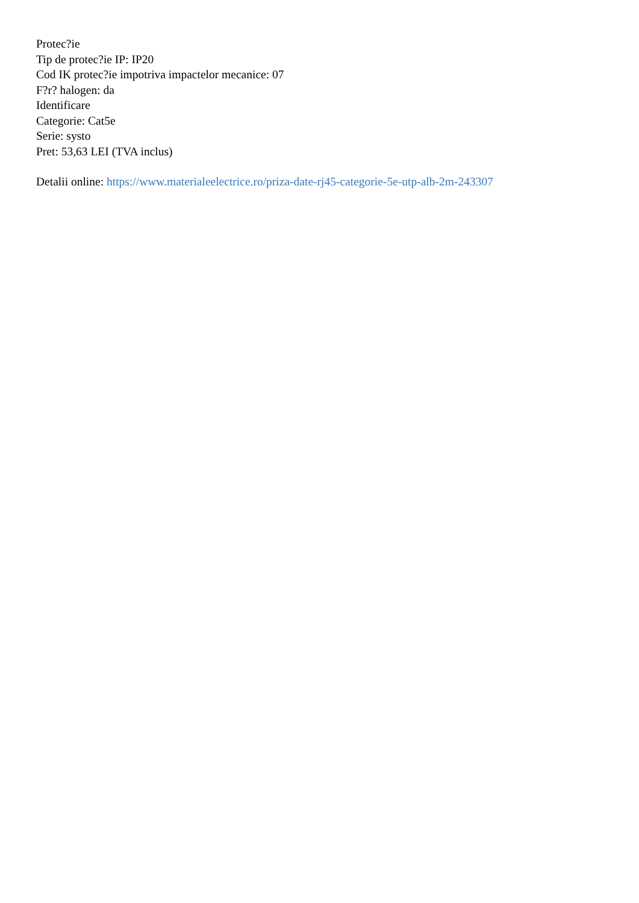Protec?ie
Tip de protec?ie IP: IP20
Cod IK protec?ie impotriva impactelor mecanice: 07
F?r? halogen: da
Identificare
Categorie: Cat5e
Serie: systo
Pret: 53,63 LEI (TVA inclus)
Detalii online: https://www.materialeelectrice.ro/priza-date-rj45-categorie-5e-utp-alb-2m-243307